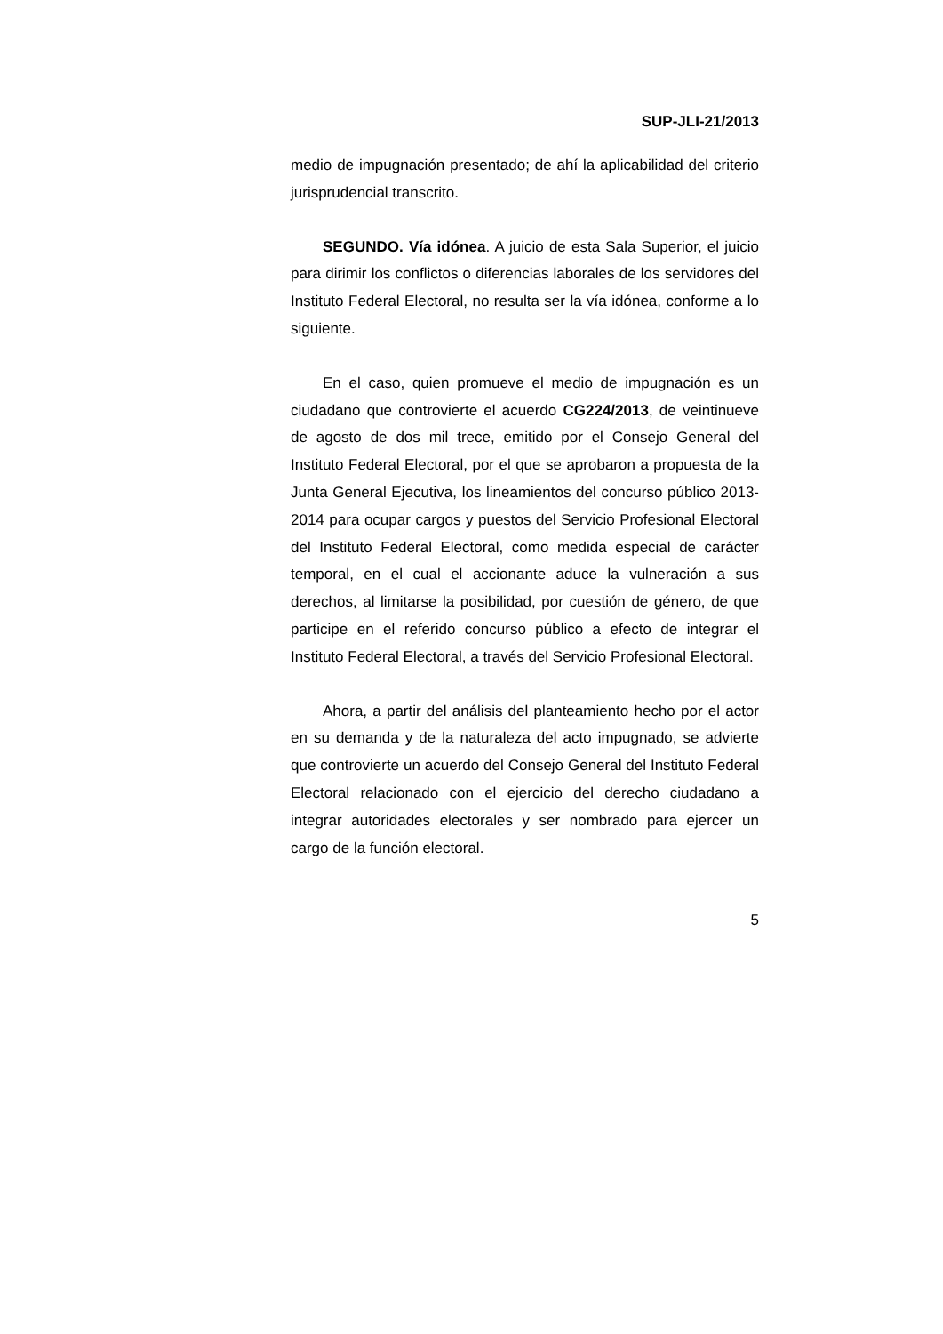SUP-JLI-21/2013
medio de impugnación presentado; de ahí la aplicabilidad del criterio jurisprudencial transcrito.
SEGUNDO. Vía idónea. A juicio de esta Sala Superior, el juicio para dirimir los conflictos o diferencias laborales de los servidores del Instituto Federal Electoral, no resulta ser la vía idónea, conforme a lo siguiente.
En el caso, quien promueve el medio de impugnación es un ciudadano que controvierte el acuerdo CG224/2013, de veintinueve de agosto de dos mil trece, emitido por el Consejo General del Instituto Federal Electoral, por el que se aprobaron a propuesta de la Junta General Ejecutiva, los lineamientos del concurso público 2013-2014 para ocupar cargos y puestos del Servicio Profesional Electoral del Instituto Federal Electoral, como medida especial de carácter temporal, en el cual el accionante aduce la vulneración a sus derechos, al limitarse la posibilidad, por cuestión de género, de que participe en el referido concurso público a efecto de integrar el Instituto Federal Electoral, a través del Servicio Profesional Electoral.
Ahora, a partir del análisis del planteamiento hecho por el actor en su demanda y de la naturaleza del acto impugnado, se advierte que controvierte un acuerdo del Consejo General del Instituto Federal Electoral relacionado con el ejercicio del derecho ciudadano a integrar autoridades electorales y ser nombrado para ejercer un cargo de la función electoral.
5